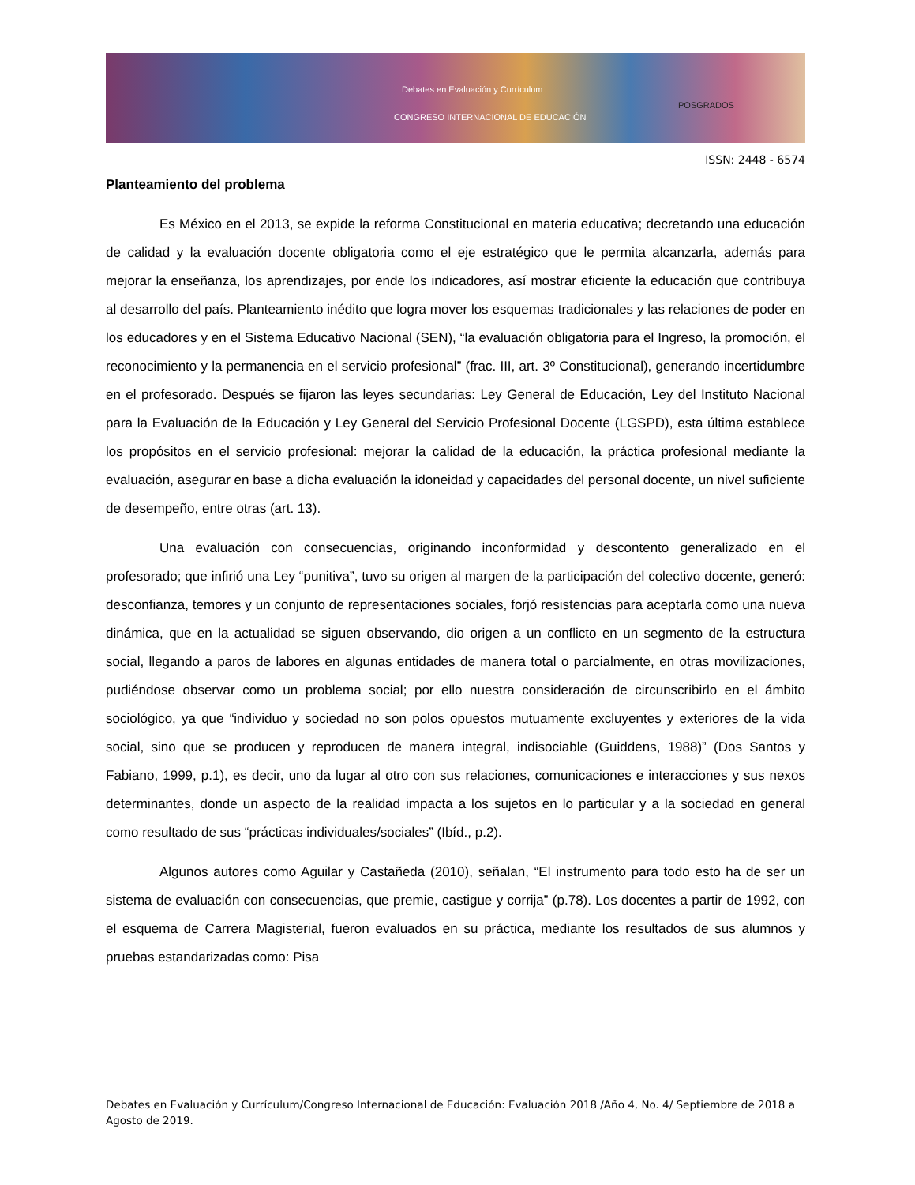Debates en Evaluación y Currículum
CONGRESO INTERNACIONAL DE EDUCACIÓN
POSGRADOS
ISSN: 2448 - 6574
Planteamiento del problema
Es México en el 2013, se expide la reforma Constitucional en materia educativa; decretando una educación de calidad y la evaluación docente obligatoria como el eje estratégico que le permita alcanzarla, además para mejorar la enseñanza, los aprendizajes, por ende los indicadores, así mostrar eficiente la educación que contribuya al desarrollo del país. Planteamiento inédito que logra mover los esquemas tradicionales y las relaciones de poder en los educadores y en el Sistema Educativo Nacional (SEN), “la evaluación obligatoria para el Ingreso, la promoción, el reconocimiento y la permanencia en el servicio profesional” (frac. III, art. 3º Constitucional), generando incertidumbre en el profesorado. Después se fijaron las leyes secundarias: Ley General de Educación, Ley del Instituto Nacional para la Evaluación de la Educación y Ley General del Servicio Profesional Docente (LGSPD), esta última establece los propósitos en el servicio profesional: mejorar la calidad de la educación, la práctica profesional mediante la evaluación, asegurar en base a dicha evaluación la idoneidad y capacidades del personal docente, un nivel suficiente de desempeño, entre otras (art. 13).
Una evaluación con consecuencias, originando inconformidad y descontento generalizado en el profesorado; que infirió una Ley “punitiva”, tuvo su origen al margen de la participación del colectivo docente, generó: desconfianza, temores y un conjunto de representaciones sociales, forjó resistencias para aceptarla como una nueva dinámica, que en la actualidad se siguen observando, dio origen a un conflicto en un segmento de la estructura social, llegando a paros de labores en algunas entidades de manera total o parcialmente, en otras movilizaciones, pudiéndose observar como un problema social; por ello nuestra consideración de circunscribirlo en el ámbito sociológico, ya que “individuo y sociedad no son polos opuestos mutuamente excluyentes y exteriores de la vida social, sino que se producen y reproducen de manera integral, indisociable (Guiddens, 1988)” (Dos Santos y Fabiano, 1999, p.1), es decir, uno da lugar al otro con sus relaciones, comunicaciones e interacciones y sus nexos determinantes, donde un aspecto de la realidad impacta a los sujetos en lo particular y a la sociedad en general como resultado de sus “prácticas individuales/sociales” (Ibíd., p.2).
Algunos autores como Aguilar y Castañeda (2010), señalan, “El instrumento para todo esto ha de ser un sistema de evaluación con consecuencias, que premie, castigue y corrija” (p.78). Los docentes a partir de 1992, con el esquema de Carrera Magisterial, fueron evaluados en su práctica, mediante los resultados de sus alumnos y pruebas estandarizadas como: Pisa
Debates en Evaluación y Currículum/Congreso Internacional de Educación: Evaluación 2018 /Año 4, No. 4/ Septiembre de 2018 a Agosto de 2019.